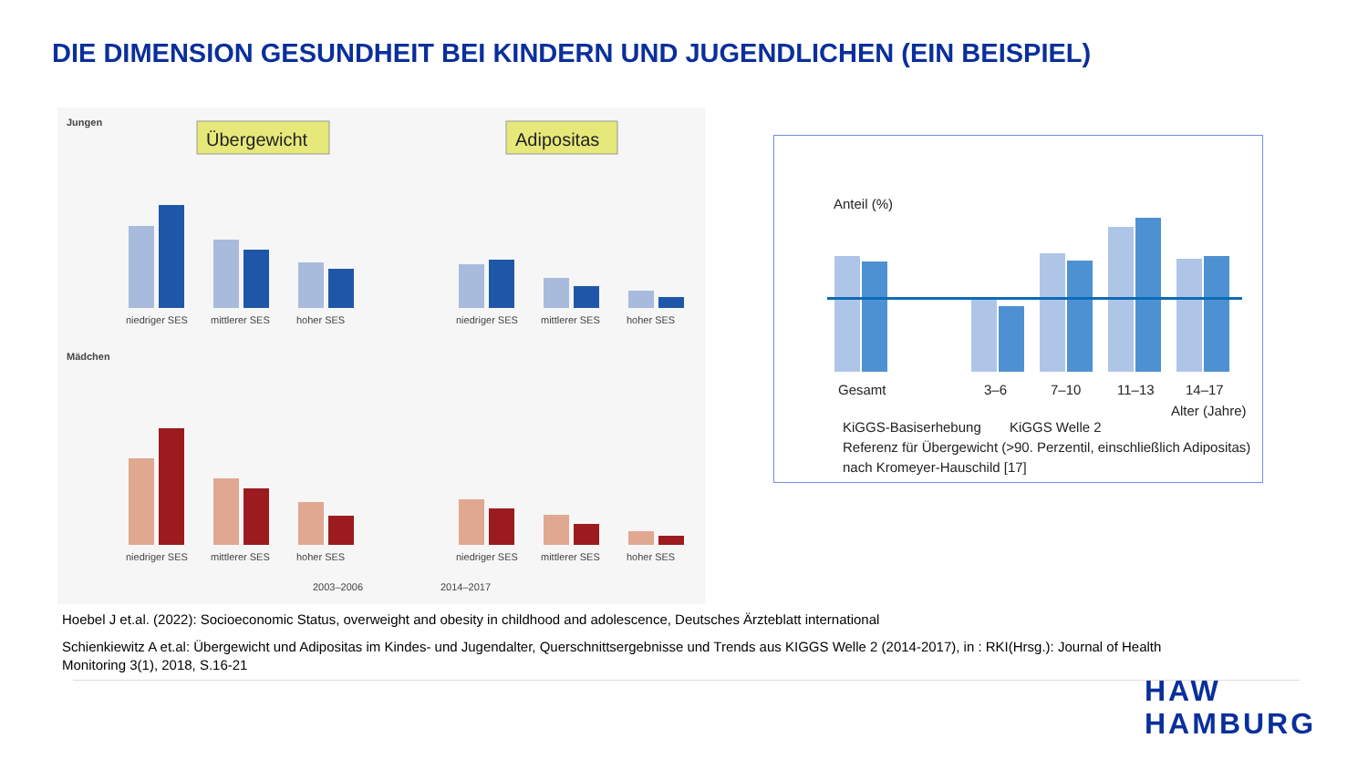DIE DIMENSION GESUNDHEIT BEI KINDERN UND JUGENDLICHEN (EIN BEISPIEL)
Jungen
Übergewicht
Adipositas
niedriger SES
mittlerer SES
hoher SES
niedriger SES
mittlerer SES
hoher SES
Mädchen
niedriger SES
mittlerer SES
hoher SES
niedriger SES
mittlerer SES
hoher SES
2003–2006
2014–2017
Anteil (%)
Gesamt
3–6
7–10
11–13
14–17
Alter (Jahre)
KiGGS-Basiserhebung
KiGGS Welle 2
Referenz für Übergewicht (>90. Perzentil, einschließlich Adipositas)
nach Kromeyer-Hauschild [17]
Hoebel J et.al. (2022): Socioeconomic Status, overweight and obesity in childhood and adolescence, Deutsches Ärzteblatt international
Schienkiewitz A et.al: Übergewicht und Adipositas im Kindes- und Jugendalter, Querschnittsergebnisse und Trends aus KIGGS Welle 2 (2014-2017), in : RKI(Hrsg.): Journal of Health Monitoring 3(1), 2018, S.16-21
HAW
HAMBURG